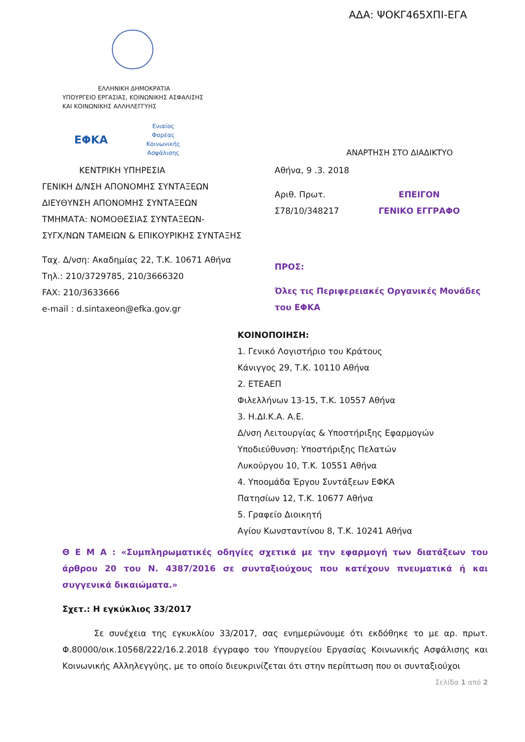ΑΔΑ: ΨΟΚΓ465ΧΠΙ-ΕΓΑ
ΕΛΛΗΝΙΚΗ ΔΗΜΟΚΡΑΤΙΑ
ΥΠΟΥΡΓΕΙΟ ΕΡΓΑΣΙΑΣ, ΚΟΙΝΩΝΙΚΗΣ ΑΣΦΑΛΙΣΗΣ
ΚΑΙ ΚΟΙΝΩΝΙΚΗΣ ΑΛΛΗΛΕΓΓΥΗΣ
ΕΦΚΑ
Ενιαίος Φορέας Κοινωνικής Ασφάλισης
ΑΝΑΡΤΗΣΗ ΣΤΟ ΔΙΑΔΙΚΤΥΟ
ΚΕΝΤΡΙΚΗ ΥΠΗΡΕΣΙΑ
ΓΕΝΙΚΗ Δ/ΝΣΗ ΑΠΟΝΟΜΗΣ ΣΥΝΤΑΞΕΩΝ
ΔΙΕΥΘΥΝΣΗ ΑΠΟΝΟΜΗΣ ΣΥΝΤΑΞΕΩΝ
ΤΜΗΜΑΤΑ: ΝΟΜΟΘΕΣΙΑΣ ΣΥΝΤΑΞΕΩΝ-
ΣΥΓΧ/ΝΩΝ ΤΑΜΕΙΩΝ & ΕΠΙΚΟΥΡΙΚΗΣ ΣΥΝΤΑΞΗΣ
Ταχ. Δ/νση: Ακαδημίας 22, Τ.Κ. 10671 Αθήνα
Τηλ.: 210/3729785, 210/3666320
FAX: 210/3633666
e-mail : d.sintaxeon@efka.gov.gr
Αθήνα, 9 .3. 2018
Αριθ. Πρωτ.
Σ78/10/348217
ΕΠΕΙΓΟΝ
ΓΕΝΙΚΟ ΕΓΓΡΑΦΟ
ΠΡΟΣ:
Όλες τις Περιφερειακές Οργανικές Μονάδες
του ΕΦΚΑ
ΚΟΙΝΟΠΟΙΗΣΗ:
1. Γενικό Λογιστήριο του Κράτους
Κάνιγγος 29, Τ.Κ. 10110 Αθήνα
2. ΕΤΕΑΕΠ
Φιλελλήνων 13-15, Τ.Κ. 10557 Αθήνα
3. Η.ΔΙ.Κ.Α. Α.Ε.
Δ/νση Λειτουργίας & Υποστήριξης Εφαρμογών
Υποδιεύθυνση: Υποστήριξης Πελατών
Λυκούργου 10, Τ.Κ. 10551 Αθήνα
4. Υποομάδα Έργου Συντάξεων ΕΦΚΑ
Πατησίων 12, Τ.Κ. 10677 Αθήνα
5. Γραφείο Διοικητή
Αγίου Κωνσταντίνου 8, Τ.Κ. 10241 Αθήνα
Θ Ε Μ Α : «Συμπληρωματικές οδηγίες σχετικά με την εφαρμογή των διατάξεων του άρθρου 20 του Ν. 4387/2016 σε συνταξιούχους που κατέχουν πνευματικά ή και συγγενικά δικαιώματα.»
Σχετ.: Η εγκύκλιος 33/2017
Σε συνέχεια της εγκυκλίου 33/2017, σας ενημερώνουμε ότι εκδόθηκε το με αρ. πρωτ. Φ.80000/οικ.10568/222/16.2.2018 έγγραφο του Υπουργείου Εργασίας Κοινωνικής Ασφάλισης και Κοινωνικής Αλληλεγγύης, με το οποίο διευκρινίζεται ότι στην περίπτωση που οι συνταξιούχοι
Σελίδα 1 από 2